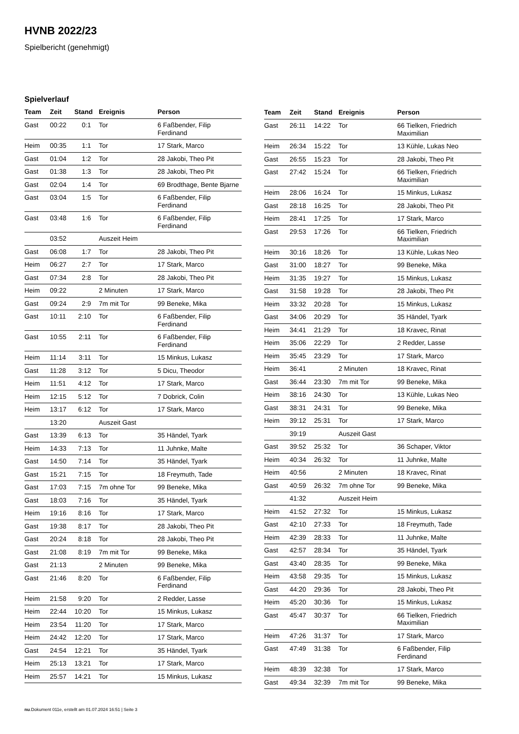HVNB 2022/23
Spielbericht (genehmigt)
Spielverlauf
| Team | Zeit | Stand | Ereignis | Person |
| --- | --- | --- | --- | --- |
| Gast | 00:22 | 0:1 | Tor | 6 Faßbender, Filip Ferdinand |
| Heim | 00:35 | 1:1 | Tor | 17 Stark, Marco |
| Gast | 01:04 | 1:2 | Tor | 28 Jakobi, Theo Pit |
| Gast | 01:38 | 1:3 | Tor | 28 Jakobi, Theo Pit |
| Gast | 02:04 | 1:4 | Tor | 69 Brodthage, Bente Bjarne |
| Gast | 03:04 | 1:5 | Tor | 6 Faßbender, Filip Ferdinand |
| Gast | 03:48 | 1:6 | Tor | 6 Faßbender, Filip Ferdinand |
| | 03:52 | | Auszeit Heim | |
| Gast | 06:08 | 1:7 | Tor | 28 Jakobi, Theo Pit |
| Heim | 06:27 | 2:7 | Tor | 17 Stark, Marco |
| Gast | 07:34 | 2:8 | Tor | 28 Jakobi, Theo Pit |
| Heim | 09:22 | | 2 Minuten | 17 Stark, Marco |
| Gast | 09:24 | 2:9 | 7m mit Tor | 99 Beneke, Mika |
| Gast | 10:11 | 2:10 | Tor | 6 Faßbender, Filip Ferdinand |
| Gast | 10:55 | 2:11 | Tor | 6 Faßbender, Filip Ferdinand |
| Heim | 11:14 | 3:11 | Tor | 15 Minkus, Lukasz |
| Gast | 11:28 | 3:12 | Tor | 5 Dicu, Theodor |
| Heim | 11:51 | 4:12 | Tor | 17 Stark, Marco |
| Heim | 12:15 | 5:12 | Tor | 7 Dobrick, Colin |
| Heim | 13:17 | 6:12 | Tor | 17 Stark, Marco |
| | 13:20 | | Auszeit Gast | |
| Gast | 13:39 | 6:13 | Tor | 35 Händel, Tyark |
| Heim | 14:33 | 7:13 | Tor | 11 Juhnke, Malte |
| Gast | 14:50 | 7:14 | Tor | 35 Händel, Tyark |
| Gast | 15:21 | 7:15 | Tor | 18 Freymuth, Tade |
| Gast | 17:03 | 7:15 | 7m ohne Tor | 99 Beneke, Mika |
| Gast | 18:03 | 7:16 | Tor | 35 Händel, Tyark |
| Heim | 19:16 | 8:16 | Tor | 17 Stark, Marco |
| Gast | 19:38 | 8:17 | Tor | 28 Jakobi, Theo Pit |
| Gast | 20:24 | 8:18 | Tor | 28 Jakobi, Theo Pit |
| Gast | 21:08 | 8:19 | 7m mit Tor | 99 Beneke, Mika |
| Gast | 21:13 | | 2 Minuten | 99 Beneke, Mika |
| Gast | 21:46 | 8:20 | Tor | 6 Faßbender, Filip Ferdinand |
| Heim | 21:58 | 9:20 | Tor | 2 Redder, Lasse |
| Heim | 22:44 | 10:20 | Tor | 15 Minkus, Lukasz |
| Heim | 23:54 | 11:20 | Tor | 17 Stark, Marco |
| Heim | 24:42 | 12:20 | Tor | 17 Stark, Marco |
| Gast | 24:54 | 12:21 | Tor | 35 Händel, Tyark |
| Heim | 25:13 | 13:21 | Tor | 17 Stark, Marco |
| Heim | 25:57 | 14:21 | Tor | 15 Minkus, Lukasz |
| Team | Zeit | Stand | Ereignis | Person |
| --- | --- | --- | --- | --- |
| Gast | 26:11 | 14:22 | Tor | 66 Tielken, Friedrich Maximilian |
| Heim | 26:34 | 15:22 | Tor | 13 Kühle, Lukas Neo |
| Gast | 26:55 | 15:23 | Tor | 28 Jakobi, Theo Pit |
| Gast | 27:42 | 15:24 | Tor | 66 Tielken, Friedrich Maximilian |
| Heim | 28:06 | 16:24 | Tor | 15 Minkus, Lukasz |
| Gast | 28:18 | 16:25 | Tor | 28 Jakobi, Theo Pit |
| Heim | 28:41 | 17:25 | Tor | 17 Stark, Marco |
| Gast | 29:53 | 17:26 | Tor | 66 Tielken, Friedrich Maximilian |
| Heim | 30:16 | 18:26 | Tor | 13 Kühle, Lukas Neo |
| Gast | 31:00 | 18:27 | Tor | 99 Beneke, Mika |
| Heim | 31:35 | 19:27 | Tor | 15 Minkus, Lukasz |
| Gast | 31:58 | 19:28 | Tor | 28 Jakobi, Theo Pit |
| Heim | 33:32 | 20:28 | Tor | 15 Minkus, Lukasz |
| Gast | 34:06 | 20:29 | Tor | 35 Händel, Tyark |
| Heim | 34:41 | 21:29 | Tor | 18 Kravec, Rinat |
| Heim | 35:06 | 22:29 | Tor | 2 Redder, Lasse |
| Heim | 35:45 | 23:29 | Tor | 17 Stark, Marco |
| Heim | 36:41 | | 2 Minuten | 18 Kravec, Rinat |
| Gast | 36:44 | 23:30 | 7m mit Tor | 99 Beneke, Mika |
| Heim | 38:16 | 24:30 | Tor | 13 Kühle, Lukas Neo |
| Gast | 38:31 | 24:31 | Tor | 99 Beneke, Mika |
| Heim | 39:12 | 25:31 | Tor | 17 Stark, Marco |
| | 39:19 | | Auszeit Gast | |
| Gast | 39:52 | 25:32 | Tor | 36 Schaper, Viktor |
| Heim | 40:34 | 26:32 | Tor | 11 Juhnke, Malte |
| Heim | 40:56 | | 2 Minuten | 18 Kravec, Rinat |
| Gast | 40:59 | 26:32 | 7m ohne Tor | 99 Beneke, Mika |
| | 41:32 | | Auszeit Heim | |
| Heim | 41:52 | 27:32 | Tor | 15 Minkus, Lukasz |
| Gast | 42:10 | 27:33 | Tor | 18 Freymuth, Tade |
| Heim | 42:39 | 28:33 | Tor | 11 Juhnke, Malte |
| Gast | 42:57 | 28:34 | Tor | 35 Händel, Tyark |
| Gast | 43:40 | 28:35 | Tor | 99 Beneke, Mika |
| Heim | 43:58 | 29:35 | Tor | 15 Minkus, Lukasz |
| Gast | 44:20 | 29:36 | Tor | 28 Jakobi, Theo Pit |
| Heim | 45:20 | 30:36 | Tor | 15 Minkus, Lukasz |
| Gast | 45:47 | 30:37 | Tor | 66 Tielken, Friedrich Maximilian |
| Heim | 47:26 | 31:37 | Tor | 17 Stark, Marco |
| Gast | 47:49 | 31:38 | Tor | 6 Faßbender, Filip Ferdinand |
| Heim | 48:39 | 32:38 | Tor | 17 Stark, Marco |
| Gast | 49:34 | 32:39 | 7m mit Tor | 99 Beneke, Mika |
nu.Dokument 011e, erstellt am 01.07.2024 16:51 | Seite 3